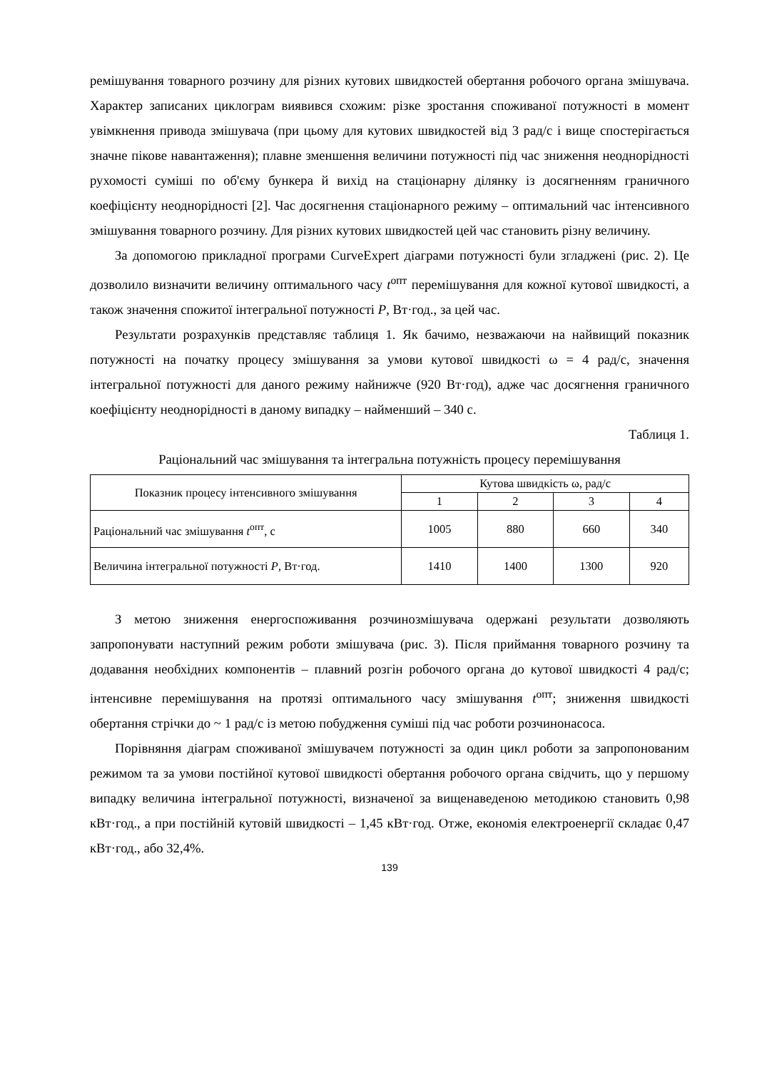ремішування товарного розчину для різних кутових швидкостей обертання робочого органа змішувача. Характер записаних циклограм виявився схожим: різке зростання споживаної потужності в момент увімкнення привода змішувача (при цьому для кутових швидкостей від 3 рад/с і вище спостерігається значне пікове навантаження); плавне зменшення величини потужності під час зниження неоднорідності рухомості суміші по об'єму бункера й вихід на стаціонарну ділянку із досягненням граничного коефіцієнту неоднорідності [2]. Час досягнення стаціонарного режиму – оптимальний час інтенсивного змішування товарного розчину. Для різних кутових швидкостей цей час становить різну величину.
За допомогою прикладної програми CurveExpert діаграми потужності були згладжені (рис. 2). Це дозволило визначити величину оптимального часу t<sup>опт</sup> перемішування для кожної кутової швидкості, а також значення спожитої інтегральної потужності P, Вт·год., за цей час.
Результати розрахунків представляє таблиця 1. Як бачимо, незважаючи на найвищий показник потужності на початку процесу змішування за умови кутової швидкості ω = 4 рад/с, значення інтегральної потужності для даного режиму найнижче (920 Вт·год), адже час досягнення граничного коефіцієнту неоднорідності в даному випадку – найменший – 340 с.
Таблиця 1.
Раціональний час змішування та інтегральна потужність процесу перемішування
| Показник процесу інтенсивного змішування | Кутова швидкість ω, рад/с | | | |
| --- | --- | --- | --- | --- |
| | 1 | 2 | 3 | 4 |
| Раціональний час змішування t<sup>опт</sup>, с | 1005 | 880 | 660 | 340 |
| Величина інтегральної потужності P , Вт·год. | 1410 | 1400 | 1300 | 920 |
З метою зниження енергоспоживання розчинозмішувача одержані результати дозволяють запропонувати наступний режим роботи змішувача (рис. 3). Після приймання товарного розчину та додавання необхідних компонентів – плавний розгін робочого органа до кутової швидкості 4 рад/с; інтенсивне перемішування на протязі оптимального часу змішування t<sup>опт</sup>; зниження швидкості обертання стрічки до ~ 1 рад/с із метою побудження суміші під час роботи розчинонасоса.
Порівняння діаграм споживаної змішувачем потужності за один цикл роботи за запропонованим режимом та за умови постійної кутової швидкості обертання робочого органа свідчить, що у першому випадку величина інтегральної потужності, визначеної за вищенаведеною методикою становить 0,98 кВт·год., а при постійній кутовій швидкості – 1,45 кВт·год. Отже, економія електроенергії складає 0,47 кВт·год., або 32,4%.
139